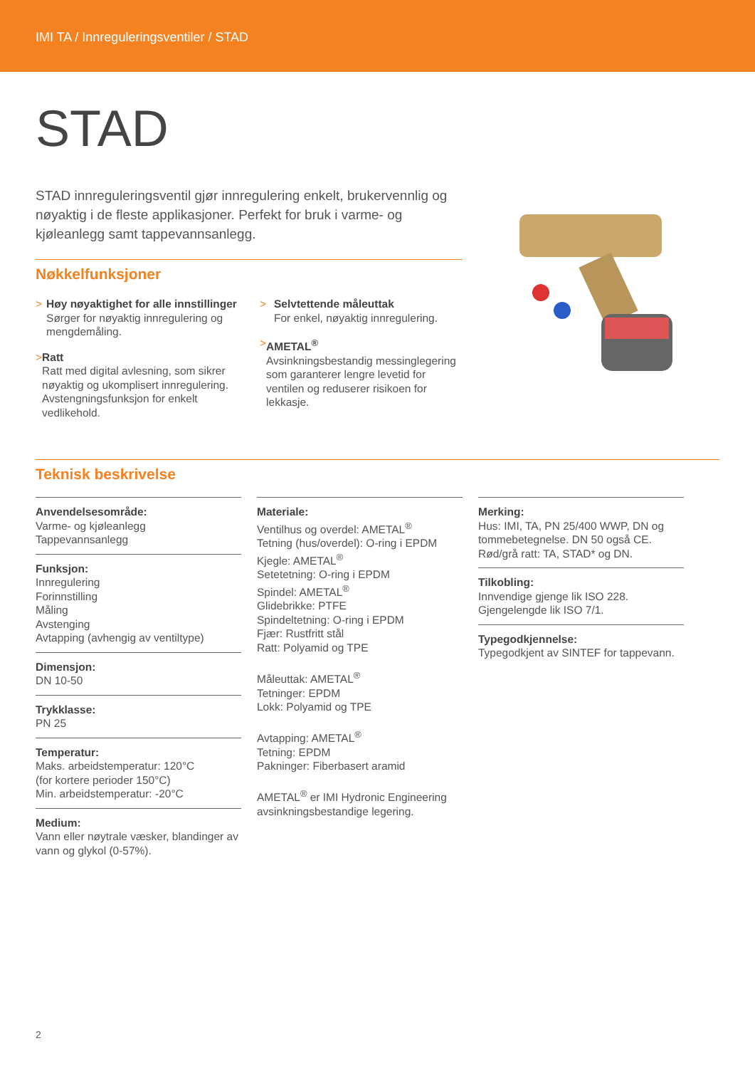IMI TA / Innreguleringsventiler / STAD
STAD
STAD innreguleringsventil gjør innregulering enkelt, brukervennlig og nøyaktig i de fleste applikasjoner. Perfekt for bruk i varme- og kjøleanlegg samt tappevannsanlegg.
Nøkkelfunksjoner
> Høy nøyaktighet for alle innstillinger
Sørger for nøyaktig innregulering og mengdemåling.
> Ratt
Ratt med digital avlesning, som sikrer nøyaktig og ukomplisert innregulering. Avstengningsfunksjon for enkelt vedlikehold.
> Selvtettende måleuttak
For enkel, nøyaktig innregulering.
> AMETAL<sup>®</sup>
Avsinkningsbestandig messinglegering som garanterer lengre levetid for ventilen og reduserer risikoen for lekkasje.
Teknisk beskrivelse
Anvendelsesområde:
Varme- og kjøleanlegg
Tappevannsanlegg
Funksjon:
Innregulering
Forinnstilling
Måling
Avstenging
Avtapping (avhengig av ventiltype)
Dimensjon:
DN 10-50
Trykklasse:
PN 25
Temperatur:
Maks. arbeidstemperatur: 120°C
(for kortere perioder 150°C)
Min. arbeidstemperatur: -20°C
Medium:
Vann eller nøytrale væsker, blandinger av vann og glykol (0-57%).
Materiale:
Ventilhus og overdel: AMETAL<sup>®</sup>
Tetning (hus/overdel): O-ring i EPDM
Kjegle: AMETAL<sup>®</sup>
Setetetning: O-ring i EPDM
Spindel: AMETAL<sup>®</sup>
Glidebrikke: PTFE
Spindeltetning: O-ring i EPDM
Fjær: Rustfritt stål
Ratt: Polyamid og TPE
Måleuttak: AMETAL<sup>®</sup>
Tetninger: EPDM
Lokk: Polyamid og TPE
Avtapping: AMETAL<sup>®</sup>
Tetning: EPDM
Pakninger: Fiberbasert aramid
AMETAL<sup>®</sup> er IMI Hydronic Engineering avsinkningsbestandige legering.
Merking:
Hus: IMI, TA, PN 25/400 WWP, DN og tommebetegnelse. DN 50 også CE.
Rød/grå ratt: TA, STAD* og DN.
Tilkobling:
Innvendige gjenge lik ISO 228.
Gjengelengde lik ISO 7/1.
Typegodkjennelse:
Typegodkjent av SINTEF for tappevann.
2